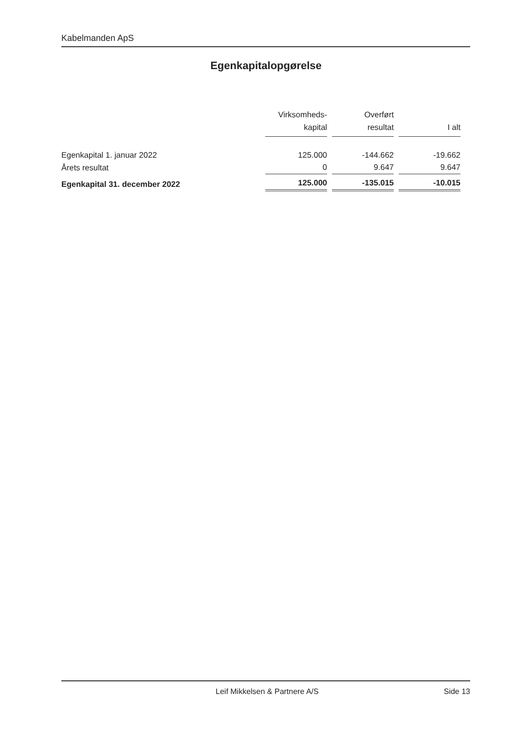Kabelmanden ApS
Egenkapitalopgørelse
| | Virksomheds- kapital | Overført resultat | I alt |
| --- | --- | --- | --- |
| Egenkapital 1. januar 2022 | 125.000 | -144.662 | -19.662 |
| Årets resultat | 0 | 9.647 | 9.647 |
| Egenkapital 31. december 2022 | 125.000 | -135.015 | -10.015 |
Leif Mikkelsen & Partnere A/S Side 13